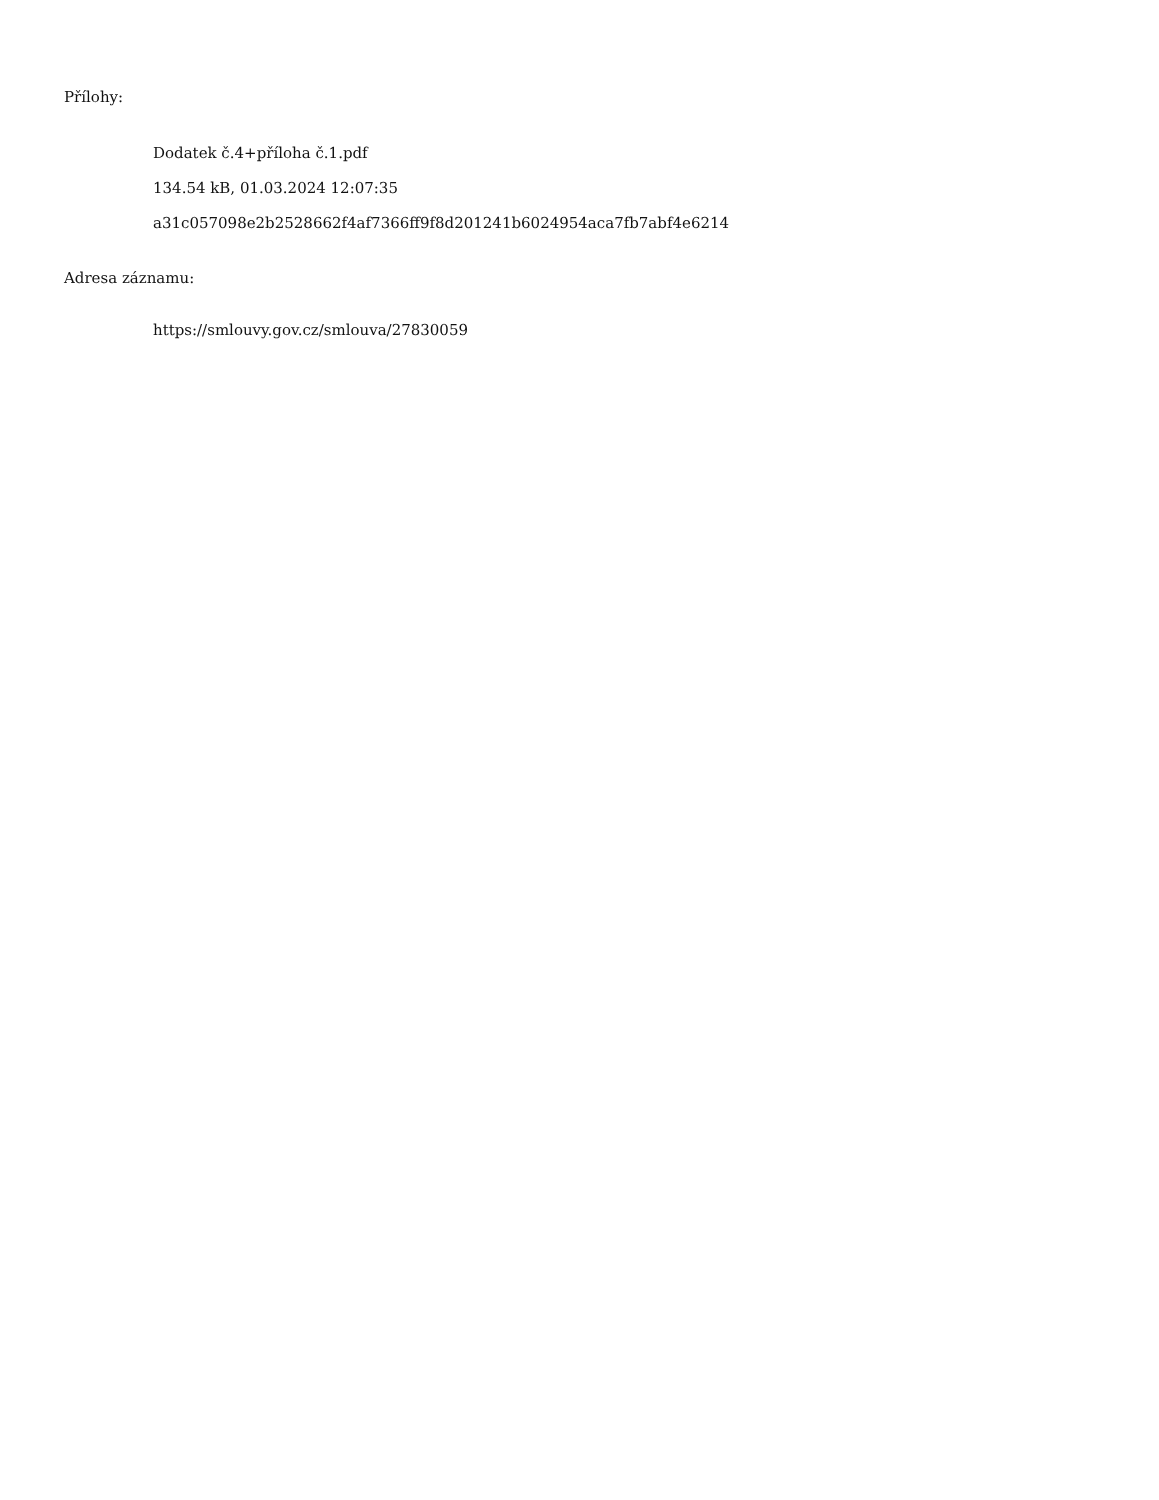Přílohy:
Dodatek č.4+příloha č.1.pdf
134.54 kB, 01.03.2024 12:07:35
a31c057098e2b2528662f4af7366ff9f8d201241b6024954aca7fb7abf4e6214
Adresa záznamu:
https://smlouvy.gov.cz/smlouva/27830059